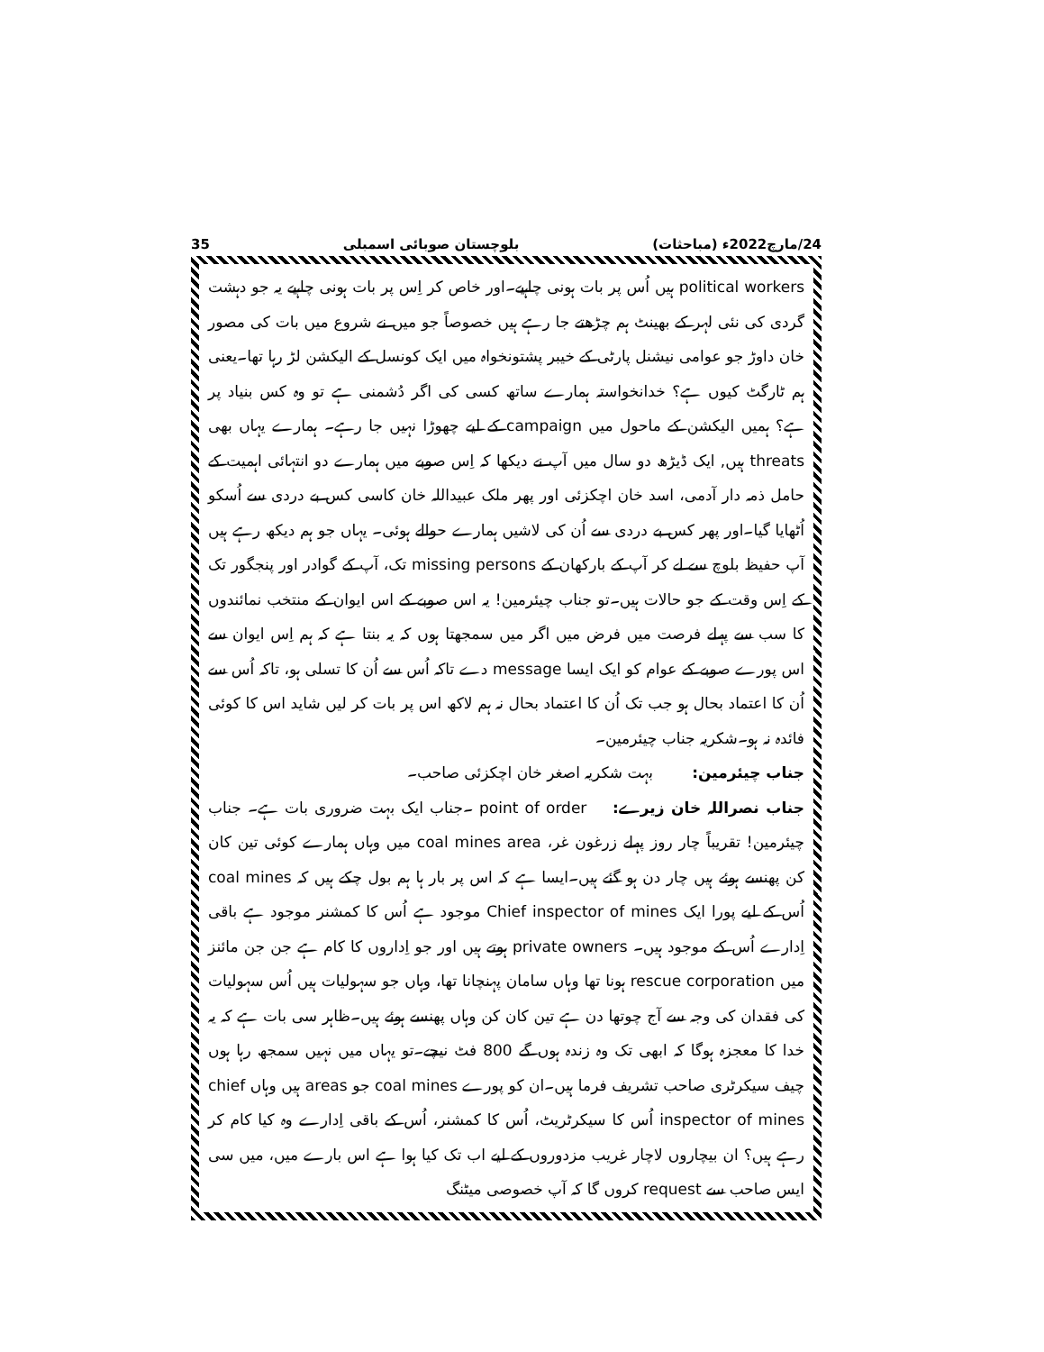24/مارچ2022ء (مباحثات) بلوچستان صوبائی اسمبلی 35
political workers ہیں اُس پر بات ہونی چاہیے۔اور خاص کر اِس پر بات ہونی چاہیے یہ جو دہشت گردی کی نئی لہر کے بھینٹ ہم چڑھتے جا رہے ہیں خصوصاً جو میں نے شروع میں بات کی مصور خان داوڑ جو عوامی نیشنل پارٹی کے خیبر پشتونخواہ میں ایک کونسل کے الیکشن لڑ رہا تھا۔یعنی ہم ٹارگٹ کیوں ہے؟ خدانخواستہ ہمارے ساتھ کسی کی اگر دُشمنی ہے تو وہ کس بنیاد پر ہے؟ ہمیں الیکشن کے ماحول میں campaign کے لیے چھوڑا نہیں جا رہے۔ ہمارے یہاں بھی threats ہیں, ایک ڈیڑھ دو سال میں آپ نے دیکھا کہ اِس صوبے میں ہمارے دو انتہائی اہمیت کے حامل ذمہ دار آدمی، اسد خان اچکزئی اور پھر ملک عبیداللہ خان کاسی کس بے دردی سے اُسکو اُٹھایا گیا۔اور پھر کس بے دردی سے اُن کی لاشیں ہمارے حوالے ہوئی۔ یہاں جو ہم دیکھ رہے ہیں آپ حفیظ بلوچ سے لے کر آپ کے بارکھان کے missing persons تک، آپ کے گوادر اور پنجگور تک کے اِس وقت کے جو حالات ہیں۔تو جناب چیئرمین! یہ اس صوبے کے اس ایوان کے منتخب نمائندوں کا سب سے پہلے فرصت میں فرض میں اگر میں سمجھتا ہوں کہ یہ بنتا ہے کہ ہم اِس ایوان سے اس پورے صوبے کے عوام کو ایک ایسا message دے تاکہ اُس سے اُن کا تسلی ہو، تاکہ اُس سے اُن کا اعتماد بحال ہو جب تک اُن کا اعتماد بحال نہ ہم لاکھ اس پر بات کر لیں شاید اس کا کوئی فائدہ نہ ہو۔شکریہ جناب چیئرمین۔
جناب چیئرمین: بہت شکریہ اصغر خان اچکزئی صاحب۔
جناب نصراللہ خان زیرے: point of order ۔جناب ایک بہت ضروری بات ہے۔ جناب چیئرمین! تقریباً چار روز پہلے زرغون غر، coal mines area میں وہاں ہمارے کوئی تین کان کن پھنسے ہوئے ہیں چار دن ہو گئے ہیں۔ایسا ہے کہ اس پر بار ہا ہم بول چکے ہیں کہ coal mines اُس کے لیے پورا ایک Chief inspector of mines موجود ہے اُس کا کمشنر موجود ہے باقی اِدارے اُس کے موجود ہیں۔ private owners ہوتے ہیں اور جو اِداروں کا کام ہے جن جن مائنز میں rescue corporation ہونا تھا وہاں سامان پہنچانا تھا، وہاں جو سہولیات ہیں اُس سہولیات کی فقدان کی وجہ سے آج چوتھا دن ہے تین کان کن وہاں پھنسے ہوئے ہیں۔ظاہر سی بات ہے کہ یہ خدا کا معجزہ ہوگا کہ ابھی تک وہ زندہ ہوں گے 800 فٹ نیچے۔تو یہاں میں نہیں سمجھ رہا ہوں چیف سیکرٹری صاحب تشریف فرما ہیں۔ان کو پورے coal mines جو areas ہیں وہاں chief inspector of mines اُس کا سیکرٹریٹ، اُس کا کمشنر، اُس کے باقی اِدارے وہ کیا کام کر رہے ہیں؟ ان بیچاروں لاچار غریب مزدوروں کے لیے اب تک کیا ہوا ہے اس بارے میں، میں سی ایس صاحب سے request کروں گا کہ آپ خصوصی میٹنگ